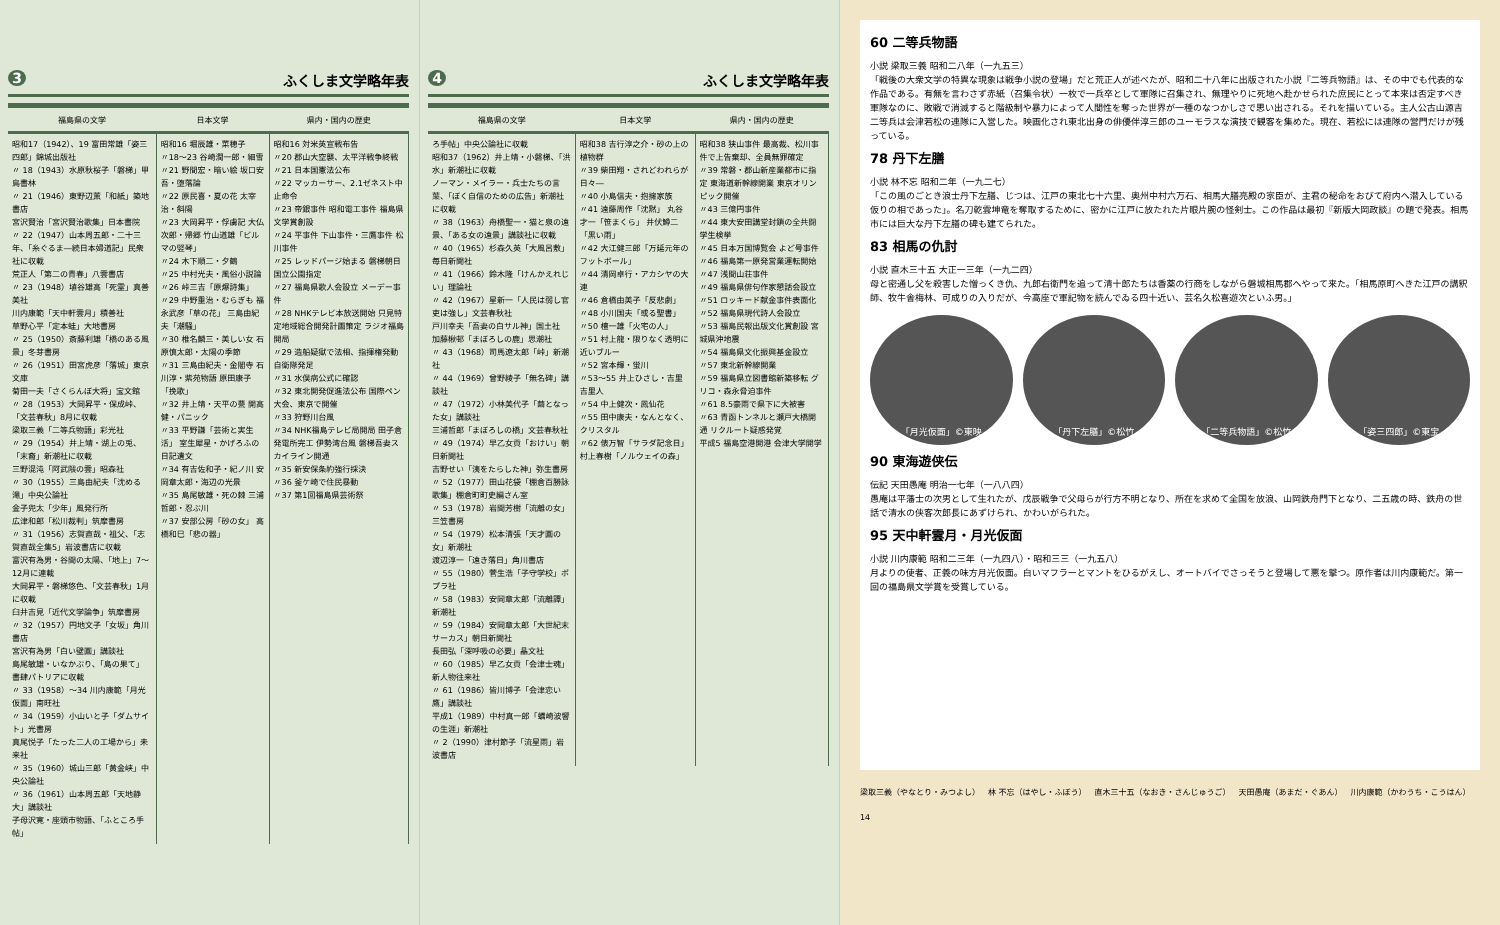3 ふくしま文学略年表
| 福島県の文学 | 日本文学 | 県内・国内の歴史 |
| --- | --- | --- |
| 昭和17（1942）、19 富田常雄「姿三四郎」錦城出版社 〃 18（1943）水原秋桜子「磐梯」甲鳥書林 〃 21（1946）東野辺薫「和紙」築地書店 宮沢賢治「宮沢賢治歌集」日本書院 〃 22（1947）山本周五郎・二十三年、「糸ぐるま―続日本婦道記」民衆社に収載 荒正人「第二の青春」八雲書店 〃 23（1948）埴谷雄高「死霊」真善美社 川内康範「天中軒雲月」積善社 草野心平「定本蛙」大地書房 〃 25（1950）斎藤利雄「橋のある風景」冬芽書房 〃 26（1951）田宮虎彦「落城」東京文庫 菊田一夫「さくらんぼ大将」宝文館 〃 28（1953）大岡昇平・保成峠、「文芸春秋」8月に収載 梁取三義「二等兵物語」彩光社 〃 29（1954）井上靖・湖上の兎、「末裔」新潮社に収載 三野混沌「阿武隈の雲」昭森社 〃 30（1955）三島由紀夫「沈める滝」中央公論社 金子兜太「少年」風発行所 広津和郎「松川裁判」筑摩書房 〃 31（1956）志賀直哉・祖父、「志賀直哉全集5」岩波書店に収載 富沢有為男・谷間の太陽、「地上」7〜12月に連載 大岡昇平・磐梯悠色、「文芸春秋」1月に収載 臼井吉見「近代文学論争」筑摩書房 〃 32（1957）円地文子「女坂」角川書店 宮沢有為男「白い壁画」講談社 島尾敏雄・いなかぶり、「島の果て」書肆パトリアに収載 〃 33（1958）〜34 川内康範「月光仮面」南旺社 〃 34（1959）小山いと子「ダムサイト」光書房 真尾悦子「たった二人の工場から」未来社 〃 35（1960）城山三郎「黄金峡」中央公論社 〃 36（1961）山本周五郎「天地静大」講談社 子母沢寛・座頭市物語、「ふところ手帖」 | 昭和16 堀辰雄・菜穂子 〃18〜23 谷崎潤一郎・細雪 〃21 野間宏・暗い絵 坂口安吾・堕落論 〃22 原民喜・夏の花 太宰治・斜陽 〃23 大岡昇平・俘虜記 大仏次郎・帰郷 竹山道雄「ビルマの竪琴」 〃24 木下順二・夕鶴 〃25 中村光夫・風俗小説論 〃26 峠三吉「原爆詩集」 〃29 中野重治・むらぎも 福永武彦「草の花」 三島由紀夫「潮騒」 〃30 椎名麟三・美しい女 石原慎太郎・太陽の季節 〃31 三島由紀夫・金閣寺 石川淳・紫苑物語 原田康子「挽歌」 〃32 井上靖・天平の甍 開高健・パニック 〃33 平野謙「芸術と実生活」 室生犀星・かげろふの日記遺文 〃34 有吉佐和子・紀ノ川 安岡章太郎・海辺の光景 〃35 島尾敏雄・死の棘 三浦哲郎・忍ぶ川 〃37 安部公房「砂の女」 高橋和巳「悲の器」 | 昭和16 対米英宣戦布告 〃20 郡山大空襲、太平洋戦争終戦 〃21 日本国憲法公布 〃22 マッカーサー、2.1ゼネスト中止命令 〃23 帝銀事件 昭和電工事件 福島県文学賞創設 〃24 平事件 下山事件・三鷹事件 松川事件 〃25 レッドパージ始まる 磐梯朝日国立公園指定 〃27 福島県歌人会設立 メーデー事件 〃28 NHKテレビ本放送開始 只見特定地域総合開発計画策定 ラジオ福島開局 〃29 造船疑獄で法相、指揮権発動 自衛隊発足 〃31 水俣病公式に確認 〃32 東北開発促進法公布 国際ペン大会、東京で開催 〃33 狩野川台風 〃34 NHK福島テレビ局開局 田子倉発電所完工 伊勢湾台風 磐梯吾妻スカイライン開通 〃35 新安保条約強行採決 〃36 釜ケ崎で住民暴動 〃37 第1回福島県芸術祭 |
4 ふくしま文学略年表
| 福島県の文学 | 日本文学 | 県内・国内の歴史 |
| --- | --- | --- |
| ろ手帖」中央公論社に収載 昭和37（1962）井上靖・小磐梯、「洪水」新潮社に収載 ノーマン・メイラー・兵士たちの言葉、「ぼく自信のための広告」新潮社に収載 〃 38（1963）舟橋聖一・猫と泉の遠景、「ある女の遠景」講談社に収載 〃 40（1965）杉森久英「大風呂敷」毎日新聞社 〃 41（1966）鈴木隆「けんかえれじい」理論社 〃 42（1967）星新一「人民は弱し官吏は強し」文芸春秋社 戸川幸夫「吾妻の白サル神」国土社 加藤楸邨「まぼろしの鹿」思潮社 〃 43（1968）司馬遼太郎「峠」新潮社 〃 44（1969）曾野綾子「無名碑」講談社 〃 47（1972）小林美代子「繭となった女」講談社 三浦哲郎「まぼろしの橋」文芸春秋社 〃 49（1974）早乙女貢「おけい」朝日新聞社 吉野せい「洟をたらした神」弥生書房 〃 52（1977）田山花袋「棚倉百勝詠歌集」棚倉町町史編さん室 〃 53（1978）岩間芳樹「流離の女」三笠書房 〃 54（1979）松本清張「天才画の女」新潮社 渡辺淳一「遠き落日」角川書店 〃 55（1980）菅生浩「子守学校」ポプラ社 〃 58（1983）安岡章太郎「流離譚」新潮社 〃 59（1984）安岡章太郎「大世紀末サーカス」朝日新聞社 長田弘「深呼吸の必要」晶文社 〃 60（1985）早乙女貢「会津士魂」新人物往来社 〃 61（1986）皆川博子「会津恋い鷹」講談社 平成1（1989）中村真一郎「蠣崎波響の生涯」新潮社 〃 2（1990）津村節子「流星雨」岩波書店 | 昭和38 吉行淳之介・砂の上の植物群 〃39 柴田翔・されどわれらが日々― 〃40 小島信夫・抱擁家族 〃41 遠藤周作「沈黙」 丸谷才一「笹まくら」 井伏鱒二「黒い雨」 〃42 大江健三郎「万延元年のフットボール」 〃44 清岡卓行・アカシヤの大連 〃46 倉橋由美子「反悲劇」 〃48 小川国夫「或る聖書」 〃50 檀一雄「火宅の人」 〃51 村上龍・限りなく透明に近いブルー 〃52 宮本輝・蛍川 〃53〜55 井上ひさし・吉里吉里人 〃54 中上健次・鳳仙花 〃55 田中康夫・なんとなく、クリスタル 〃62 俵万智「サラダ記念日」 村上春樹「ノルウェイの森」 | 昭和38 狭山事件 最高裁、松川事件で上告棄却、全員無罪確定 〃39 常磐・郡山新産業都市に指定 東海道新幹線開業 東京オリンピック開催 〃43 三億円事件 〃44 東大安田講堂封鎖の全共闘学生検挙 〃45 日本万国博覧会 よど号事件 〃46 福島第一原発営業運転開始 〃47 浅間山荘事件 〃49 福島県俳句作家懇話会設立 〃51 ロッキード献金事件表面化 〃52 福島県現代詩人会設立 〃53 福島民報出版文化賞創設 宮城県沖地震 〃54 福島県文化振興基金設立 〃57 東北新幹線開業 〃59 福島県立図書館新築移転 グリコ・森永脅迫事件 〃61 8.5豪雨で県下に大被害 〃63 青函トンネルと瀬戸大橋開通 リクルート疑惑発覚 平成5 福島空港開港 会津大学開学 |
60 二等兵物語
小説 梁取三義 昭和二八年（一九五三）
「戦後の大衆文学の特異な現象は戦争小説の登場」だと荒正人が述べたが、昭和二十八年に出版された小説『二等兵物語』は、その中でも代表的な作品である。有無を言わさず赤紙（召集令状）一枚で一兵卒として軍隊に召集され、無理やりに死地へ赴かせられた庶民にとって本来は否定すべき軍隊なのに、敗戦で消滅すると階級制や暴力によって人間性を奪った世界が一種のなつかしさで思い出される。それを描いている。主人公古山源吉二等兵は会津若松の連隊に入営した。映画化され東北出身の俳優伴淳三郎のユーモラスな演技で観客を集めた。現在、若松には連隊の営門だけが残っている。
78 丹下左膳
小説 林不忘 昭和二年（一九二七）
「この風のごとき浪士丹下左膳、じつは、江戸の東北七十六里、奥州中村六万石、相馬大膳亮殿の家臣が、主君の秘命をおびて府内へ潜入している仮りの相であった」。名刀乾雲坤竜を奪取するために、密かに江戸に放たれた片眼片腕の怪剣士。この作品は最初『新版大岡政談』の題で発表。相馬市には巨大な丹下左膳の碑も建てられた。
83 相馬の仇討
小説 直木三十五 大正一三年（一九二四）
母と密通し父を殺害した憎っくき仇、九郎右衛門を追って清十郎たちは香薬の行商をしながら磐城相馬郡へやって来た。「相馬原町へきた江戸の講釈師、牧牛舎梅林、可成りの入りだが、今高座で軍記物を読んでゐる四十近い、芸名久松喜遊次といふ男。」
「月光仮面」©東映 「丹下左膳」©松竹 「二等兵物語」©松竹 「姿三四郎」©東宝
90 東海遊侠伝
伝記 天田愚庵 明治一七年（一八八四）
愚庵は平藩士の次男として生れたが、戊辰戦争で父母らが行方不明となり、所在を求めて全国を放浪、山岡鉄舟門下となり、二五歳の時、鉄舟の世話で清水の侠客次郎長にあずけられ、かわいがられた。
95 天中軒雲月・月光仮面
小説 川内康範 昭和二三年（一九四八）・昭和三三（一九五八）
月よりの使者、正義の味方月光仮面。白いマフラーとマントをひるがえし、オートバイでさっそうと登場して悪を撃つ。原作者は川内康範だ。第一回の福島県文学賞を受賞している。
梁取三義（やなとり・みつよし） 林 不忘（はやし・ふぼう） 直木三十五（なおき・さんじゅうご） 天田愚庵（あまだ・ぐあん） 川内康範（かわうち・こうはん）
14